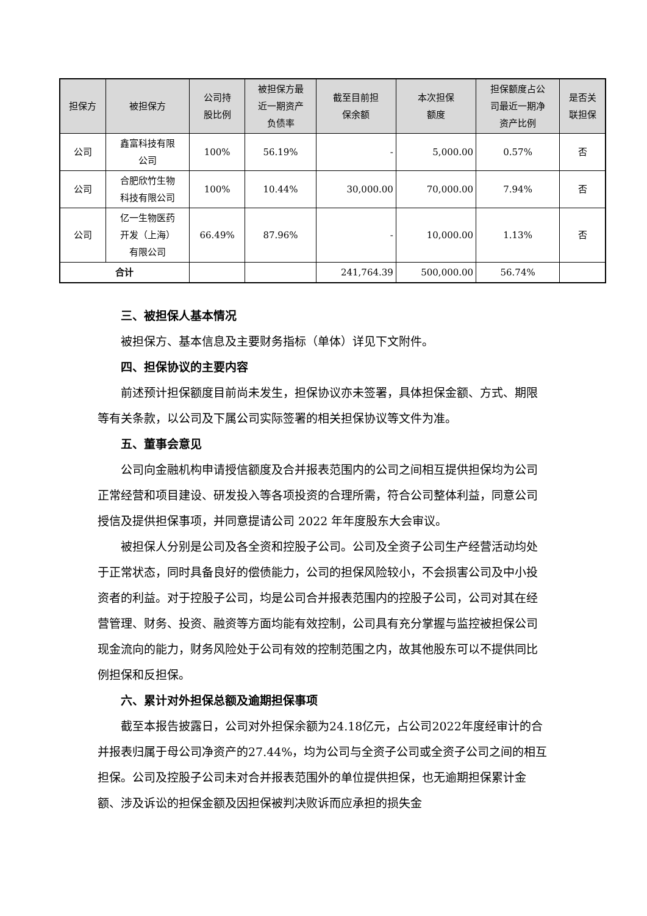| 担保方 | 被担保方 | 公司持 股比例 | 被担保方最 近一期资产 负债率 | 截至目前担 保余额 | 本次担保 额度 | 担保额度占公 司最近一期净 资产比例 | 是否关 联担保 |
| --- | --- | --- | --- | --- | --- | --- | --- |
| 公司 | 鑫富科技有限 公司 | 100% | 56.19% | - | 5,000.00 | 0.57% | 否 |
| 公司 | 合肥欣竹生物 科技有限公司 | 100% | 10.44% | 30,000.00 | 70,000.00 | 7.94% | 否 |
| 公司 | 亿一生物医药 开发（上海） 有限公司 | 66.49% | 87.96% | - | 10,000.00 | 1.13% | 否 |
| 合计 | | | | 241,764.39 | 500,000.00 | 56.74% | |
三、被担保人基本情况
被担保方、基本信息及主要财务指标（单体）详见下文附件。
四、担保协议的主要内容
前述预计担保额度目前尚未发生，担保协议亦未签署，具体担保金额、方式、期限等有关条款，以公司及下属公司实际签署的相关担保协议等文件为准。
五、董事会意见
公司向金融机构申请授信额度及合并报表范围内的公司之间相互提供担保均为公司正常经营和项目建设、研发投入等各项投资的合理所需，符合公司整体利益，同意公司授信及提供担保事项，并同意提请公司 2022 年年度股东大会审议。
被担保人分别是公司及各全资和控股子公司。公司及全资子公司生产经营活动均处于正常状态，同时具备良好的偿债能力，公司的担保风险较小，不会损害公司及中小投资者的利益。对于控股子公司，均是公司合并报表范围内的控股子公司，公司对其在经营管理、财务、投资、融资等方面均能有效控制，公司具有充分掌握与监控被担保公司现金流向的能力，财务风险处于公司有效的控制范围之内，故其他股东可以不提供同比例担保和反担保。
六、累计对外担保总额及逾期担保事项
截至本报告披露日，公司对外担保余额为24.18亿元，占公司2022年度经审计的合并报表归属于母公司净资产的27.44%，均为公司与全资子公司或全资子公司之间的相互担保。公司及控股子公司未对合并报表范围外的单位提供担保，也无逾期担保累计金额、涉及诉讼的担保金额及因担保被判决败诉而应承担的损失金